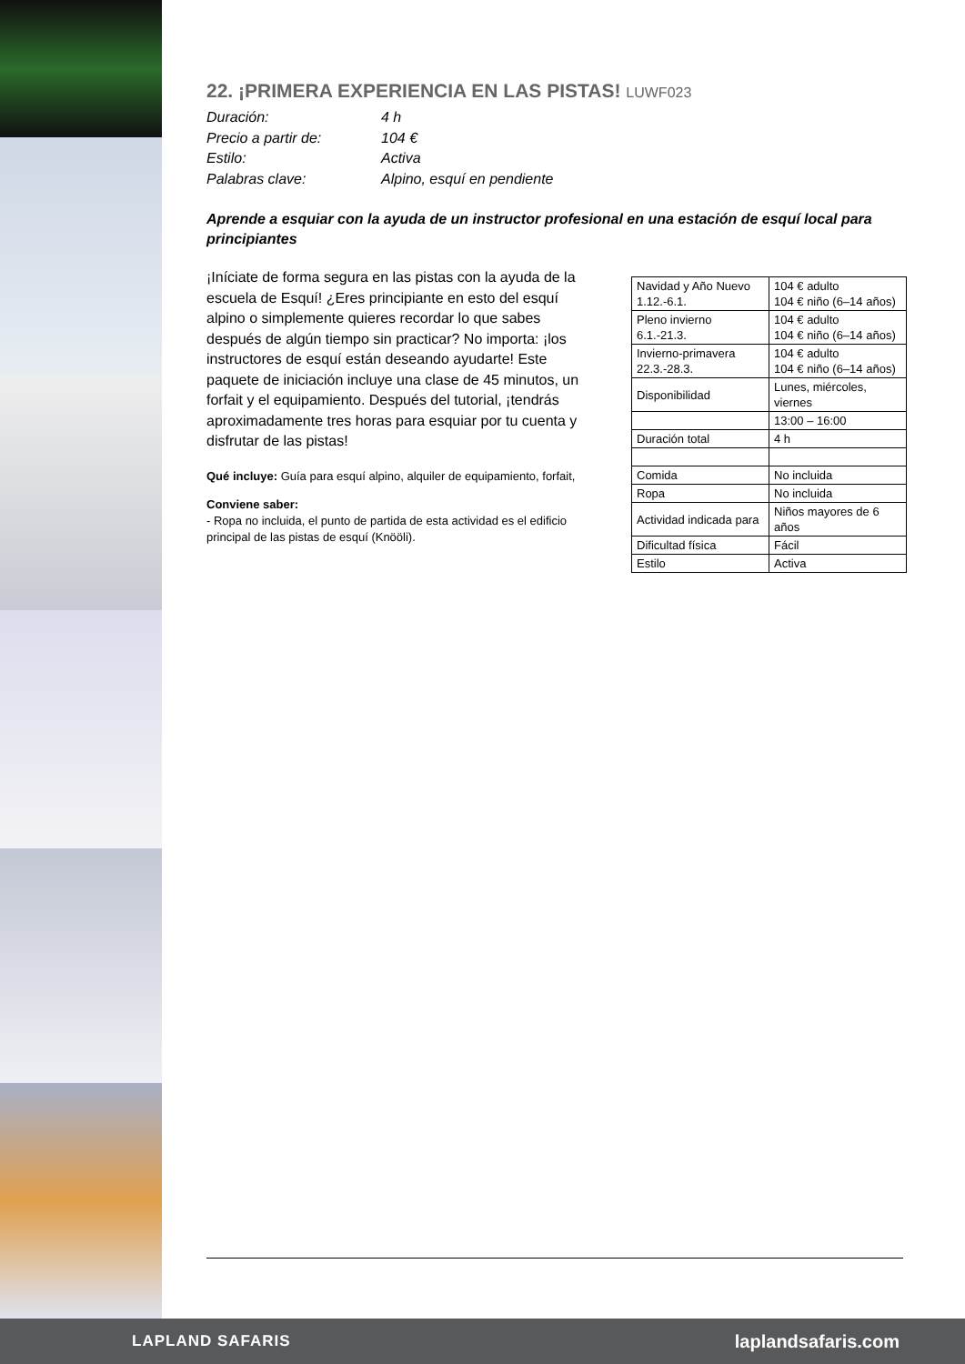22. ¡PRIMERA EXPERIENCIA EN LAS PISTAS! LUWF023
Duración:
4 h
Precio a partir de:
104 €
Estilo:
Activa
Palabras clave:
Alpino, esquí en pendiente
Aprende a esquiar con la ayuda de un instructor profesional en una estación de esquí local para principiantes
¡Iníciate de forma segura en las pistas con la ayuda de la escuela de Esquí! ¿Eres principiante en esto del esquí alpino o simplemente quieres recordar lo que sabes después de algún tiempo sin practicar? No importa: ¡los instructores de esquí están deseando ayudarte! Este paquete de iniciación incluye una clase de 45 minutos, un forfait y el equipamiento. Después del tutorial, ¡tendrás aproximadamente tres horas para esquiar por tu cuenta y disfrutar de las pistas!
Qué incluye: Guía para esquí alpino, alquiler de equipamiento, forfait,
Conviene saber:
- Ropa no incluida, el punto de partida de esta actividad es el edificio principal de las pistas de esquí (Knööli).
| Navidad y Año Nuevo 1.12.-6.1. | 104 € adulto 104 € niño (6–14 años) |
| Pleno invierno 6.1.-21.3. | 104 € adulto 104 € niño (6–14 años) |
| Invierno-primavera 22.3.-28.3. | 104 € adulto 104 € niño (6–14 años) |
| Disponibilidad | Lunes, miércoles, viernes |
| | 13:00 – 16:00 |
| Duración total | 4 h |
| Comida | No incluida |
| Ropa | No incluida |
| Actividad indicada para | Niños mayores de 6 años |
| Dificultad física | Fácil |
| Estilo | Activa |
LAPLAND SAFARIS laplandsafaris.com